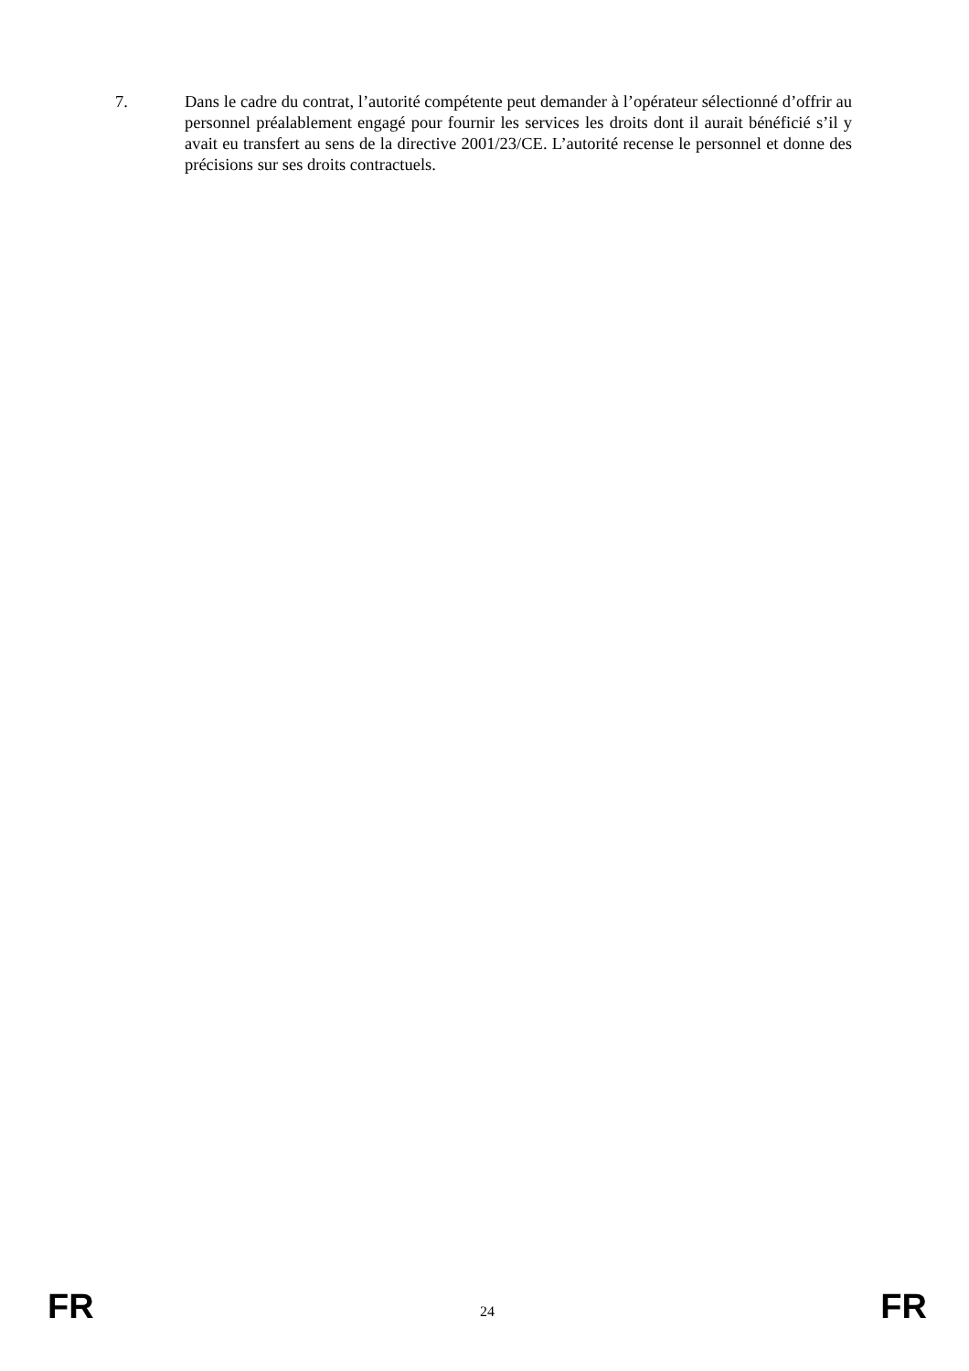7. Dans le cadre du contrat, l’autorité compétente peut demander à l’opérateur sélectionné d’offrir au personnel préalablement engagé pour fournir les services les droits dont il aurait bénéficié s’il y avait eu transfert au sens de la directive 2001/23/CE. L’autorité recense le personnel et donne des précisions sur ses droits contractuels.
FR 24 FR